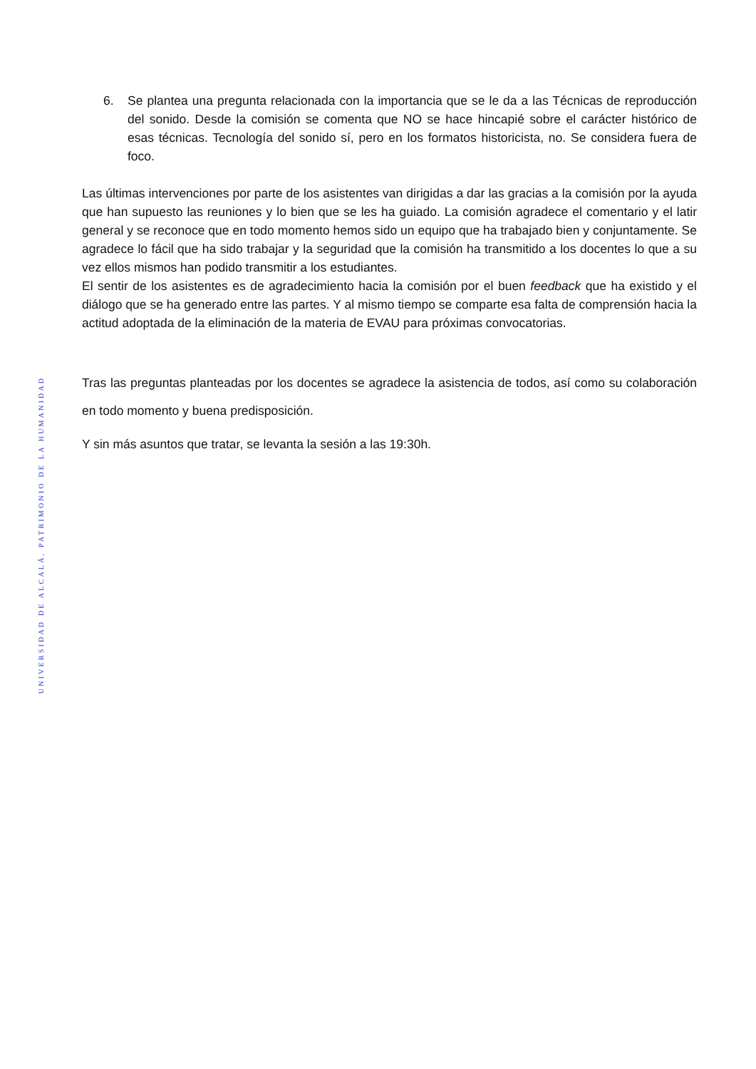UNIVERSIDAD DE ALCALÁ, PATRIMONIO DE LA HUMANIDAD
6. Se plantea una pregunta relacionada con la importancia que se le da a las Técnicas de reproducción del sonido. Desde la comisión se comenta que NO se hace hincapié sobre el carácter histórico de esas técnicas. Tecnología del sonido sí, pero en los formatos historicista, no. Se considera fuera de foco.
Las últimas intervenciones por parte de los asistentes van dirigidas a dar las gracias a la comisión por la ayuda que han supuesto las reuniones y lo bien que se les ha guiado. La comisión agradece el comentario y el latir general y se reconoce que en todo momento hemos sido un equipo que ha trabajado bien y conjuntamente. Se agradece lo fácil que ha sido trabajar y la seguridad que la comisión ha transmitido a los docentes lo que a su vez ellos mismos han podido transmitir a los estudiantes.
El sentir de los asistentes es de agradecimiento hacia la comisión por el buen feedback que ha existido y el diálogo que se ha generado entre las partes. Y al mismo tiempo se comparte esa falta de comprensión hacia la actitud adoptada de la eliminación de la materia de EVAU para próximas convocatorias.
Tras las preguntas planteadas por los docentes se agradece la asistencia de todos, así como su colaboración en todo momento y buena predisposición.
Y sin más asuntos que tratar, se levanta la sesión a las 19:30h.